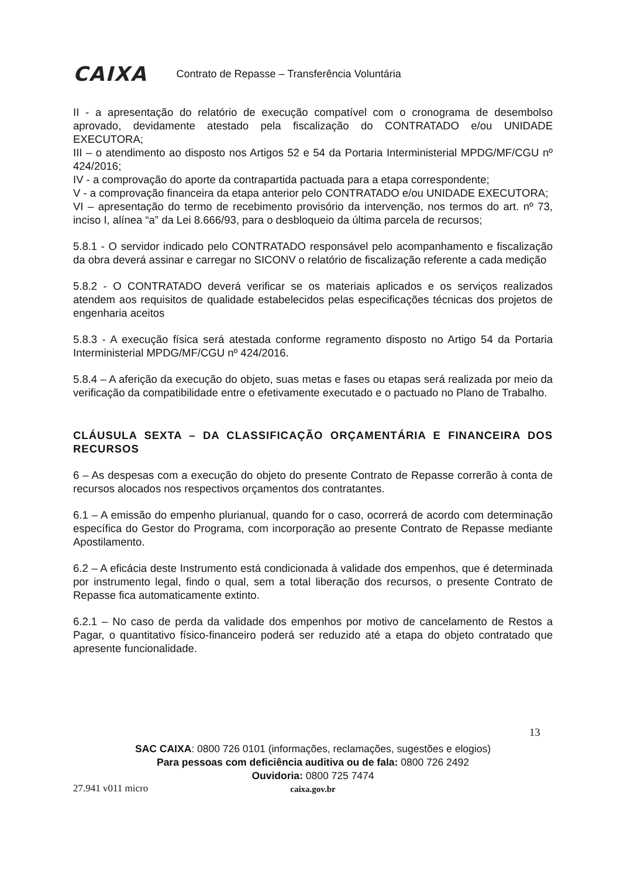CAIXA
Contrato de Repasse – Transferência Voluntária
II - a apresentação do relatório de execução compatível com o cronograma de desembolso aprovado, devidamente atestado pela fiscalização do CONTRATADO e/ou UNIDADE EXECUTORA;
III – o atendimento ao disposto nos Artigos 52 e 54 da Portaria Interministerial MPDG/MF/CGU nº 424/2016;
IV - a comprovação do aporte da contrapartida pactuada para a etapa correspondente;
V - a comprovação financeira da etapa anterior pelo CONTRATADO e/ou UNIDADE EXECUTORA;
VI – apresentação do termo de recebimento provisório da intervenção, nos termos do art. nº 73, inciso I, alínea “a” da Lei 8.666/93, para o desbloqueio da última parcela de recursos;
5.8.1 - O servidor indicado pelo CONTRATADO responsável pelo acompanhamento e fiscalização da obra deverá assinar e carregar no SICONV o relatório de fiscalização referente a cada medição
5.8.2 - O CONTRATADO deverá verificar se os materiais aplicados e os serviços realizados atendem aos requisitos de qualidade estabelecidos pelas especificações técnicas dos projetos de engenharia aceitos
5.8.3 - A execução física será atestada conforme regramento disposto no Artigo 54 da Portaria Interministerial MPDG/MF/CGU nº 424/2016.
5.8.4 – A aferição da execução do objeto, suas metas e fases ou etapas será realizada por meio da verificação da compatibilidade entre o efetivamente executado e o pactuado no Plano de Trabalho.
CLÁUSULA SEXTA – DA CLASSIFICAÇÃO ORÇAMENTÁRIA E FINANCEIRA DOS RECURSOS
6 – As despesas com a execução do objeto do presente Contrato de Repasse correrão à conta de recursos alocados nos respectivos orçamentos dos contratantes.
6.1 – A emissão do empenho plurianual, quando for o caso, ocorrerá de acordo com determinação específica do Gestor do Programa, com incorporação ao presente Contrato de Repasse mediante Apostilamento.
6.2 – A eficácia deste Instrumento está condicionada à validade dos empenhos, que é determinada por instrumento legal, findo o qual, sem a total liberação dos recursos, o presente Contrato de Repasse fica automaticamente extinto.
6.2.1 – No caso de perda da validade dos empenhos por motivo de cancelamento de Restos a Pagar, o quantitativo físico-financeiro poderá ser reduzido até a etapa do objeto contratado que apresente funcionalidade.
13
SAC CAIXA: 0800 726 0101 (informações, reclamações, sugestões e elogios)
Para pessoas com deficiência auditiva ou de fala: 0800 726 2492
Ouvidoria: 0800 725 7474
caixa.gov.br
27.941 v011 micro